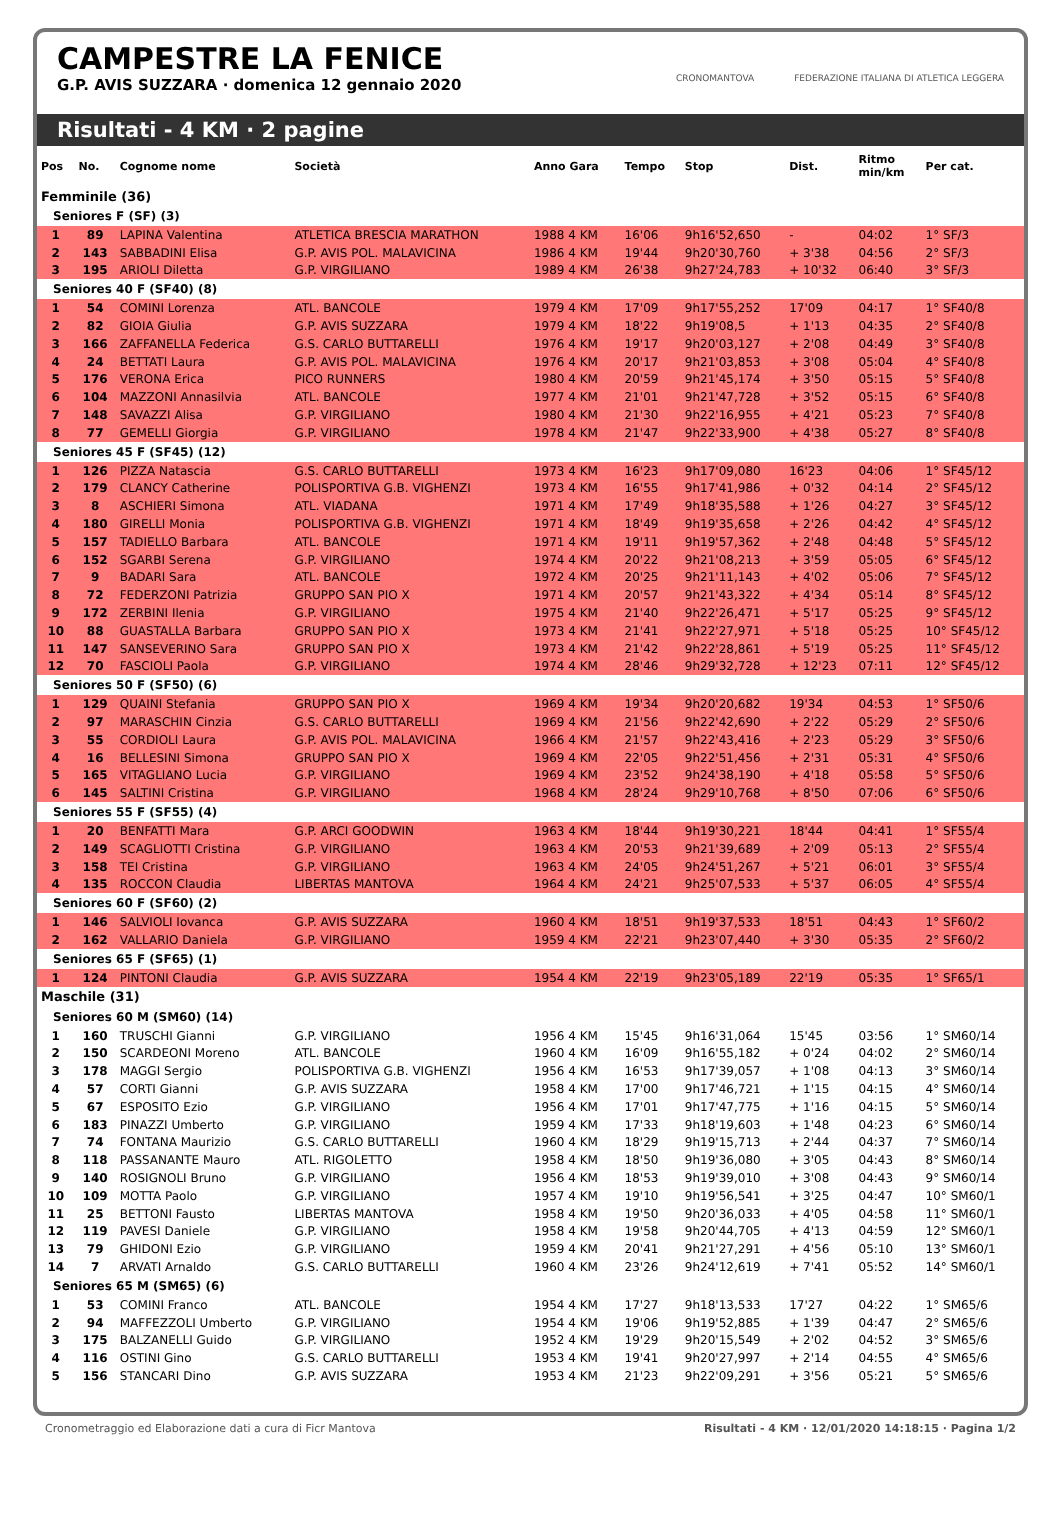CAMPESTRE LA FENICE
G.P. AVIS SUZZARA · domenica 12 gennaio 2020
CRONOMANTOVA FEDERAZIONE ITALIANA DI ATLETICA LEGGERA
Risultati - 4 KM · 2 pagine
| Pos | No. | Cognome nome | Società | Anno Gara | Tempo | Stop | Dist. | Ritmo min/km | Per cat. |
| --- | --- | --- | --- | --- | --- | --- | --- | --- | --- |
| Femminile (36) | | | | | | | | | |
| Seniores F (SF) (3) | | | | | | | | | |
| 1 | 89 | LAPINA Valentina | ATLETICA BRESCIA MARATHON | 1988 4 KM | 16'06 | 9h16'52,650 | - | 04:02 | 1° SF/3 |
| 2 | 143 | SABBADINI Elisa | G.P. AVIS POL. MALAVICINA | 1986 4 KM | 19'44 | 9h20'30,760 | + 3'38 | 04:56 | 2° SF/3 |
| 3 | 195 | ARIOLI Diletta | G.P. VIRGILIANO | 1989 4 KM | 26'38 | 9h27'24,783 | + 10'32 | 06:40 | 3° SF/3 |
| Seniores 40 F (SF40) (8) | | | | | | | | | |
| 1 | 54 | COMINI Lorenza | ATL. BANCOLE | 1979 4 KM | 17'09 | 9h17'55,252 | 17'09 | 04:17 | 1° SF40/8 |
| 2 | 82 | GIOIA Giulia | G.P. AVIS SUZZARA | 1979 4 KM | 18'22 | 9h19'08,5 | + 1'13 | 04:35 | 2° SF40/8 |
| 3 | 166 | ZAFFANELLA Federica | G.S. CARLO BUTTARELLI | 1976 4 KM | 19'17 | 9h20'03,127 | + 2'08 | 04:49 | 3° SF40/8 |
| 4 | 24 | BETTATI Laura | G.P. AVIS POL. MALAVICINA | 1976 4 KM | 20'17 | 9h21'03,853 | + 3'08 | 05:04 | 4° SF40/8 |
| 5 | 176 | VERONA Erica | PICO RUNNERS | 1980 4 KM | 20'59 | 9h21'45,174 | + 3'50 | 05:15 | 5° SF40/8 |
| 6 | 104 | MAZZONI Annasilvia | ATL. BANCOLE | 1977 4 KM | 21'01 | 9h21'47,728 | + 3'52 | 05:15 | 6° SF40/8 |
| 7 | 148 | SAVAZZI Alisa | G.P. VIRGILIANO | 1980 4 KM | 21'30 | 9h22'16,955 | + 4'21 | 05:23 | 7° SF40/8 |
| 8 | 77 | GEMELLI Giorgia | G.P. VIRGILIANO | 1978 4 KM | 21'47 | 9h22'33,900 | + 4'38 | 05:27 | 8° SF40/8 |
| Seniores 45 F (SF45) (12) | | | | | | | | | |
| 1 | 126 | PIZZA Natascia | G.S. CARLO BUTTARELLI | 1973 4 KM | 16'23 | 9h17'09,080 | 16'23 | 04:06 | 1° SF45/12 |
| 2 | 179 | CLANCY Catherine | POLISPORTIVA G.B. VIGHENZI | 1973 4 KM | 16'55 | 9h17'41,986 | + 0'32 | 04:14 | 2° SF45/12 |
| 3 | 8 | ASCHIERI Simona | ATL. VIADANA | 1971 4 KM | 17'49 | 9h18'35,588 | + 1'26 | 04:27 | 3° SF45/12 |
| 4 | 180 | GIRELLI Monia | POLISPORTIVA G.B. VIGHENZI | 1971 4 KM | 18'49 | 9h19'35,658 | + 2'26 | 04:42 | 4° SF45/12 |
| 5 | 157 | TADIELLO Barbara | ATL. BANCOLE | 1971 4 KM | 19'11 | 9h19'57,362 | + 2'48 | 04:48 | 5° SF45/12 |
| 6 | 152 | SGARBI Serena | G.P. VIRGILIANO | 1974 4 KM | 20'22 | 9h21'08,213 | + 3'59 | 05:05 | 6° SF45/12 |
| 7 | 9 | BADARI Sara | ATL. BANCOLE | 1972 4 KM | 20'25 | 9h21'11,143 | + 4'02 | 05:06 | 7° SF45/12 |
| 8 | 72 | FEDERZONI Patrizia | GRUPPO SAN PIO X | 1971 4 KM | 20'57 | 9h21'43,322 | + 4'34 | 05:14 | 8° SF45/12 |
| 9 | 172 | ZERBINI Ilenia | G.P. VIRGILIANO | 1975 4 KM | 21'40 | 9h22'26,471 | + 5'17 | 05:25 | 9° SF45/12 |
| 10 | 88 | GUASTALLA Barbara | GRUPPO SAN PIO X | 1973 4 KM | 21'41 | 9h22'27,971 | + 5'18 | 05:25 | 10° SF45/12 |
| 11 | 147 | SANSEVERINO Sara | GRUPPO SAN PIO X | 1973 4 KM | 21'42 | 9h22'28,861 | + 5'19 | 05:25 | 11° SF45/12 |
| 12 | 70 | FASCIOLI Paola | G.P. VIRGILIANO | 1974 4 KM | 28'46 | 9h29'32,728 | + 12'23 | 07:11 | 12° SF45/12 |
| Seniores 50 F (SF50) (6) | | | | | | | | | |
| 1 | 129 | QUAINI Stefania | GRUPPO SAN PIO X | 1969 4 KM | 19'34 | 9h20'20,682 | 19'34 | 04:53 | 1° SF50/6 |
| 2 | 97 | MARASCHIN Cinzia | G.S. CARLO BUTTARELLI | 1969 4 KM | 21'56 | 9h22'42,690 | + 2'22 | 05:29 | 2° SF50/6 |
| 3 | 55 | CORDIOLI Laura | G.P. AVIS POL. MALAVICINA | 1966 4 KM | 21'57 | 9h22'43,416 | + 2'23 | 05:29 | 3° SF50/6 |
| 4 | 16 | BELLESINI Simona | GRUPPO SAN PIO X | 1969 4 KM | 22'05 | 9h22'51,456 | + 2'31 | 05:31 | 4° SF50/6 |
| 5 | 165 | VITAGLIANO Lucia | G.P. VIRGILIANO | 1969 4 KM | 23'52 | 9h24'38,190 | + 4'18 | 05:58 | 5° SF50/6 |
| 6 | 145 | SALTINI Cristina | G.P. VIRGILIANO | 1968 4 KM | 28'24 | 9h29'10,768 | + 8'50 | 07:06 | 6° SF50/6 |
| Seniores 55 F (SF55) (4) | | | | | | | | | |
| 1 | 20 | BENFATTI Mara | G.P. ARCI GOODWIN | 1963 4 KM | 18'44 | 9h19'30,221 | 18'44 | 04:41 | 1° SF55/4 |
| 2 | 149 | SCAGLIOTTI Cristina | G.P. VIRGILIANO | 1963 4 KM | 20'53 | 9h21'39,689 | + 2'09 | 05:13 | 2° SF55/4 |
| 3 | 158 | TEI Cristina | G.P. VIRGILIANO | 1963 4 KM | 24'05 | 9h24'51,267 | + 5'21 | 06:01 | 3° SF55/4 |
| 4 | 135 | ROCCON Claudia | LIBERTAS MANTOVA | 1964 4 KM | 24'21 | 9h25'07,533 | + 5'37 | 06:05 | 4° SF55/4 |
| Seniores 60 F (SF60) (2) | | | | | | | | | |
| 1 | 146 | SALVIOLI Iovanca | G.P. AVIS SUZZARA | 1960 4 KM | 18'51 | 9h19'37,533 | 18'51 | 04:43 | 1° SF60/2 |
| 2 | 162 | VALLARIO Daniela | G.P. VIRGILIANO | 1959 4 KM | 22'21 | 9h23'07,440 | + 3'30 | 05:35 | 2° SF60/2 |
| Seniores 65 F (SF65) (1) | | | | | | | | | |
| 1 | 124 | PINTONI Claudia | G.P. AVIS SUZZARA | 1954 4 KM | 22'19 | 9h23'05,189 | 22'19 | 05:35 | 1° SF65/1 |
| Maschile (31) | | | | | | | | | |
| Seniores 60 M (SM60) (14) | | | | | | | | | |
| 1 | 160 | TRUSCHI Gianni | G.P. VIRGILIANO | 1956 4 KM | 15'45 | 9h16'31,064 | 15'45 | 03:56 | 1° SM60/14 |
| 2 | 150 | SCARDEONI Moreno | ATL. BANCOLE | 1960 4 KM | 16'09 | 9h16'55,182 | + 0'24 | 04:02 | 2° SM60/14 |
| 3 | 178 | MAGGI Sergio | POLISPORTIVA G.B. VIGHENZI | 1956 4 KM | 16'53 | 9h17'39,057 | + 1'08 | 04:13 | 3° SM60/14 |
| 4 | 57 | CORTI Gianni | G.P. AVIS SUZZARA | 1958 4 KM | 17'00 | 9h17'46,721 | + 1'15 | 04:15 | 4° SM60/14 |
| 5 | 67 | ESPOSITO Ezio | G.P. VIRGILIANO | 1956 4 KM | 17'01 | 9h17'47,775 | + 1'16 | 04:15 | 5° SM60/14 |
| 6 | 183 | PINAZZI Umberto | G.P. VIRGILIANO | 1959 4 KM | 17'33 | 9h18'19,603 | + 1'48 | 04:23 | 6° SM60/14 |
| 7 | 74 | FONTANA Maurizio | G.S. CARLO BUTTARELLI | 1960 4 KM | 18'29 | 9h19'15,713 | + 2'44 | 04:37 | 7° SM60/14 |
| 8 | 118 | PASSANANTE Mauro | ATL. RIGOLETTO | 1958 4 KM | 18'50 | 9h19'36,080 | + 3'05 | 04:43 | 8° SM60/14 |
| 9 | 140 | ROSIGNOLI Bruno | G.P. VIRGILIANO | 1956 4 KM | 18'53 | 9h19'39,010 | + 3'08 | 04:43 | 9° SM60/14 |
| 10 | 109 | MOTTA Paolo | G.P. VIRGILIANO | 1957 4 KM | 19'10 | 9h19'56,541 | + 3'25 | 04:47 | 10° SM60/1 |
| 11 | 25 | BETTONI Fausto | LIBERTAS MANTOVA | 1958 4 KM | 19'50 | 9h20'36,033 | + 4'05 | 04:58 | 11° SM60/1 |
| 12 | 119 | PAVESI Daniele | G.P. VIRGILIANO | 1958 4 KM | 19'58 | 9h20'44,705 | + 4'13 | 04:59 | 12° SM60/1 |
| 13 | 79 | GHIDONI Ezio | G.P. VIRGILIANO | 1959 4 KM | 20'41 | 9h21'27,291 | + 4'56 | 05:10 | 13° SM60/1 |
| 14 | 7 | ARVATI Arnaldo | G.S. CARLO BUTTARELLI | 1960 4 KM | 23'26 | 9h24'12,619 | + 7'41 | 05:52 | 14° SM60/1 |
| Seniores 65 M (SM65) (6) | | | | | | | | | |
| 1 | 53 | COMINI Franco | ATL. BANCOLE | 1954 4 KM | 17'27 | 9h18'13,533 | 17'27 | 04:22 | 1° SM65/6 |
| 2 | 94 | MAFFEZZOLI Umberto | G.P. VIRGILIANO | 1954 4 KM | 19'06 | 9h19'52,885 | + 1'39 | 04:47 | 2° SM65/6 |
| 3 | 175 | BALZANELLI Guido | G.P. VIRGILIANO | 1952 4 KM | 19'29 | 9h20'15,549 | + 2'02 | 04:52 | 3° SM65/6 |
| 4 | 116 | OSTINI Gino | G.S. CARLO BUTTARELLI | 1953 4 KM | 19'41 | 9h20'27,997 | + 2'14 | 04:55 | 4° SM65/6 |
| 5 | 156 | STANCARI Dino | G.P. AVIS SUZZARA | 1953 4 KM | 21'23 | 9h22'09,291 | + 3'56 | 05:21 | 5° SM65/6 |
Cronometraggio ed Elaborazione dati a cura di Ficr Mantova Risultati - 4 KM · 12/01/2020 14:18:15 · Pagina 1/2